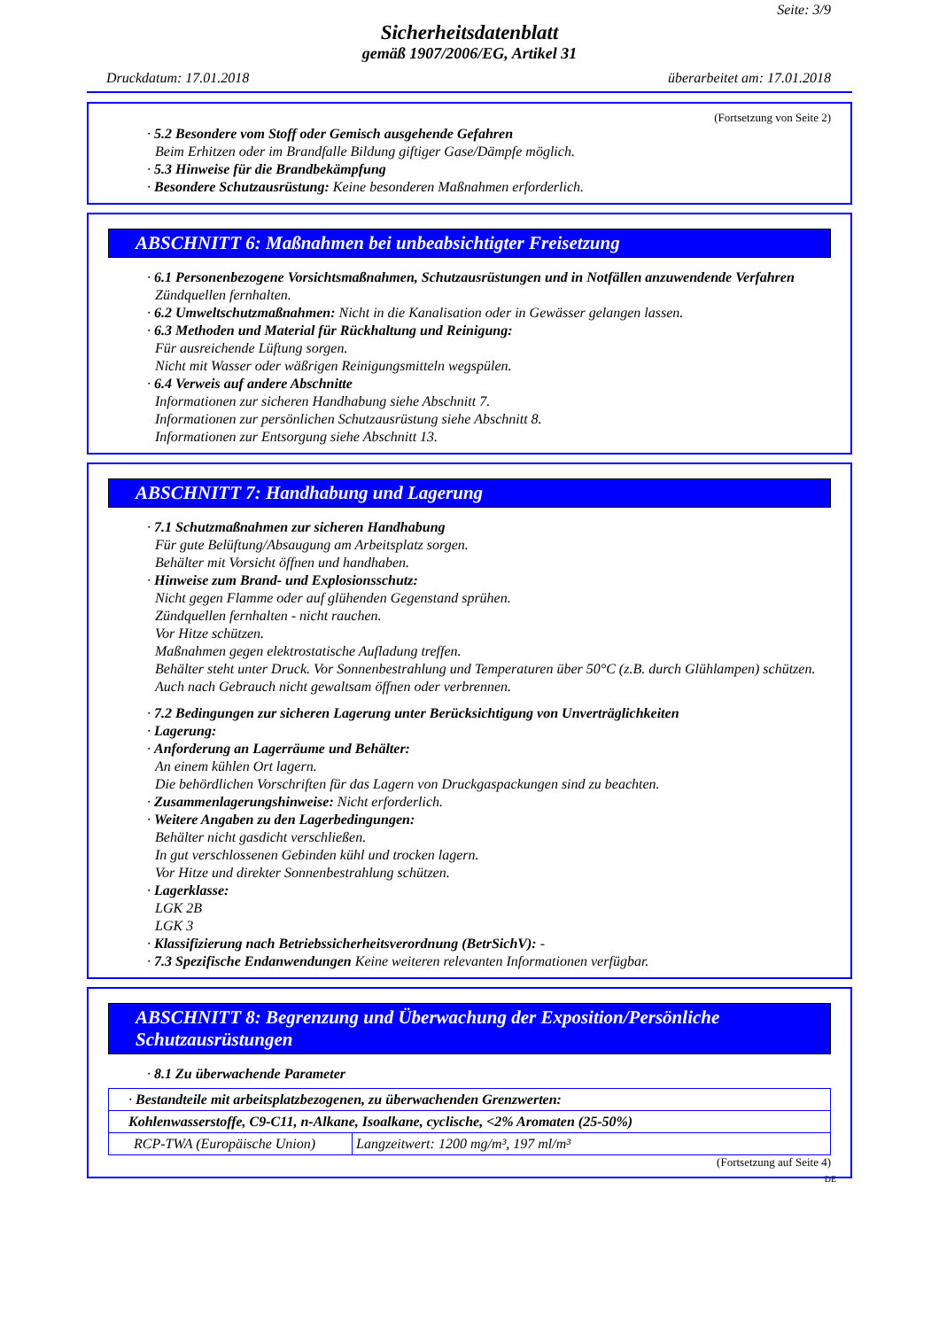Seite: 3/9
Sicherheitsdatenblatt
gemäß 1907/2006/EG, Artikel 31
Druckdatum: 17.01.2018 überarbeitet am: 17.01.2018
(Fortsetzung von Seite 2)
· 5.2 Besondere vom Stoff oder Gemisch ausgehende Gefahren
Beim Erhitzen oder im Brandfalle Bildung giftiger Gase/Dämpfe möglich.
· 5.3 Hinweise für die Brandbekämpfung
· Besondere Schutzausrüstung: Keine besonderen Maßnahmen erforderlich.
ABSCHNITT 6: Maßnahmen bei unbeabsichtigter Freisetzung
· 6.1 Personenbezogene Vorsichtsmaßnahmen, Schutzausrüstungen und in Notfällen anzuwendende Verfahren
Zündquellen fernhalten.
· 6.2 Umweltschutzmaßnahmen: Nicht in die Kanalisation oder in Gewässer gelangen lassen.
· 6.3 Methoden und Material für Rückhaltung und Reinigung:
Für ausreichende Lüftung sorgen.
Nicht mit Wasser oder wäßrigen Reinigungsmitteln wegspülen.
· 6.4 Verweis auf andere Abschnitte
Informationen zur sicheren Handhabung siehe Abschnitt 7.
Informationen zur persönlichen Schutzausrüstung siehe Abschnitt 8.
Informationen zur Entsorgung siehe Abschnitt 13.
ABSCHNITT 7: Handhabung und Lagerung
· 7.1 Schutzmaßnahmen zur sicheren Handhabung
Für gute Belüftung/Absaugung am Arbeitsplatz sorgen.
Behälter mit Vorsicht öffnen und handhaben.
· Hinweise zum Brand- und Explosionsschutz:
Nicht gegen Flamme oder auf glühenden Gegenstand sprühen.
Zündquellen fernhalten - nicht rauchen.
Vor Hitze schützen.
Maßnahmen gegen elektrostatische Aufladung treffen.
Behälter steht unter Druck. Vor Sonnenbestrahlung und Temperaturen über 50°C (z.B. durch Glühlampen) schützen. Auch nach Gebrauch nicht gewaltsam öffnen oder verbrennen.
· 7.2 Bedingungen zur sicheren Lagerung unter Berücksichtigung von Unverträglichkeiten
· Lagerung:
· Anforderung an Lagerräume und Behälter:
An einem kühlen Ort lagern.
Die behördlichen Vorschriften für das Lagern von Druckgaspackungen sind zu beachten.
· Zusammenlagerungshinweise: Nicht erforderlich.
· Weitere Angaben zu den Lagerbedingungen:
Behälter nicht gasdicht verschließen.
In gut verschlossenen Gebinden kühl und trocken lagern.
Vor Hitze und direkter Sonnenbestrahlung schützen.
· Lagerklasse:
LGK 2B
LGK 3
· Klassifizierung nach Betriebssicherheitsverordnung (BetrSichV): -
· 7.3 Spezifische Endanwendungen Keine weiteren relevanten Informationen verfügbar.
ABSCHNITT 8: Begrenzung und Überwachung der Exposition/Persönliche Schutzausrüstungen
· 8.1 Zu überwachende Parameter
| · Bestandteile mit arbeitsplatzbezogenen, zu überwachenden Grenzwerten: | |
| Kohlenwasserstoffe, C9-C11, n-Alkane, Isoalkane, cyclische, <2% Aromaten (25-50%) | |
| RCP-TWA (Europäische Union) | Langzeitwert: 1200 mg/m³, 197 ml/m³ |
(Fortsetzung auf Seite 4)
DE